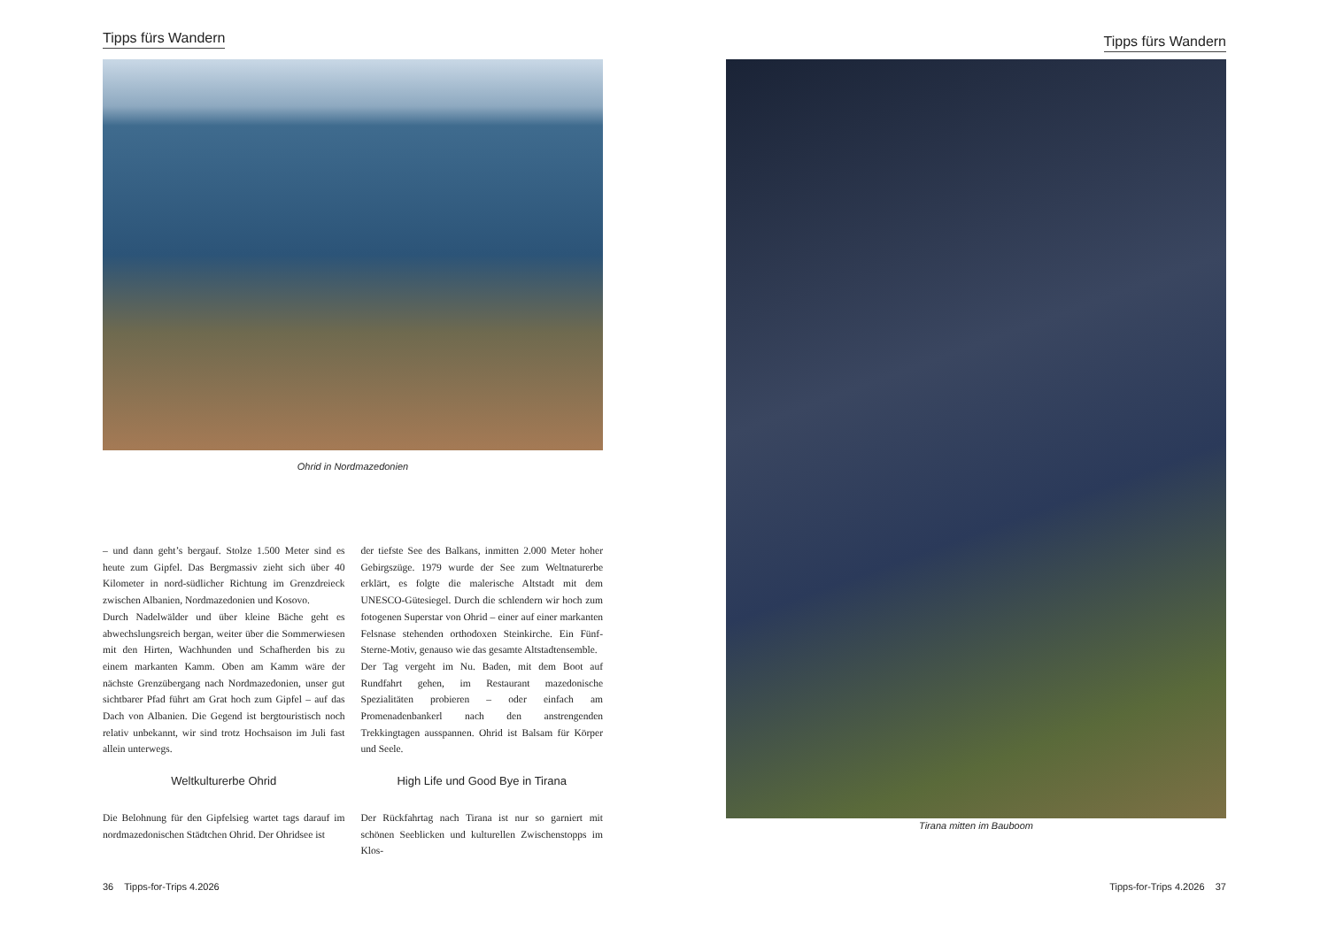Tipps fürs Wandern
Ohrid in Nordmazedonien
– und dann geht’s bergauf. Stolze 1.500 Meter sind es heute zum Gipfel. Das Bergmassiv zieht sich über 40 Kilometer in nord-südlicher Richtung im Grenzdreieck zwischen Albanien, Nordmazedonien und Kosovo.
Durch Nadelwälder und über kleine Bäche geht es abwechslungsreich bergan, weiter über die Sommerwiesen mit den Hirten, Wachhunden und Schafherden bis zu einem markanten Kamm. Oben am Kamm wäre der nächste Grenzübergang nach Nordmazedonien, unser gut sichtbarer Pfad führt am Grat hoch zum Gipfel – auf das Dach von Albanien. Die Gegend ist bergtouristisch noch relativ unbekannt, wir sind trotz Hochsaison im Juli fast allein unterwegs.
Weltkulturerbe Ohrid
Die Belohnung für den Gipfelsieg wartet tags darauf im nordmazedonischen Städtchen Ohrid. Der Ohridsee ist
der tiefste See des Balkans, inmitten 2.000 Meter hoher Gebirgszüge. 1979 wurde der See zum Weltnaturerbe erklärt, es folgte die malerische Altstadt mit dem UNESCO-Gütesiegel. Durch die schlendern wir hoch zum fotogenen Superstar von Ohrid – einer auf einer markanten Felsnase stehenden orthodoxen Steinkirche. Ein Fünf-Sterne-Motiv, genauso wie das gesamte Altstadtensemble.
Der Tag vergeht im Nu. Baden, mit dem Boot auf Rundfahrt gehen, im Restaurant mazedonische Spezialitäten probieren – oder einfach am Promenadenbankerl nach den anstrengenden Trekkingtagen ausspannen. Ohrid ist Balsam für Körper und Seele.
High Life und Good Bye in Tirana
Der Rückfahrtag nach Tirana ist nur so garniert mit schönen Seeblicken und kulturellen Zwischenstopps im Klos-
36 Tipps-for-Trips 4.2026
Tipps fürs Wandern
Tirana mitten im Bauboom
Tipps-for-Trips 4.2026 37